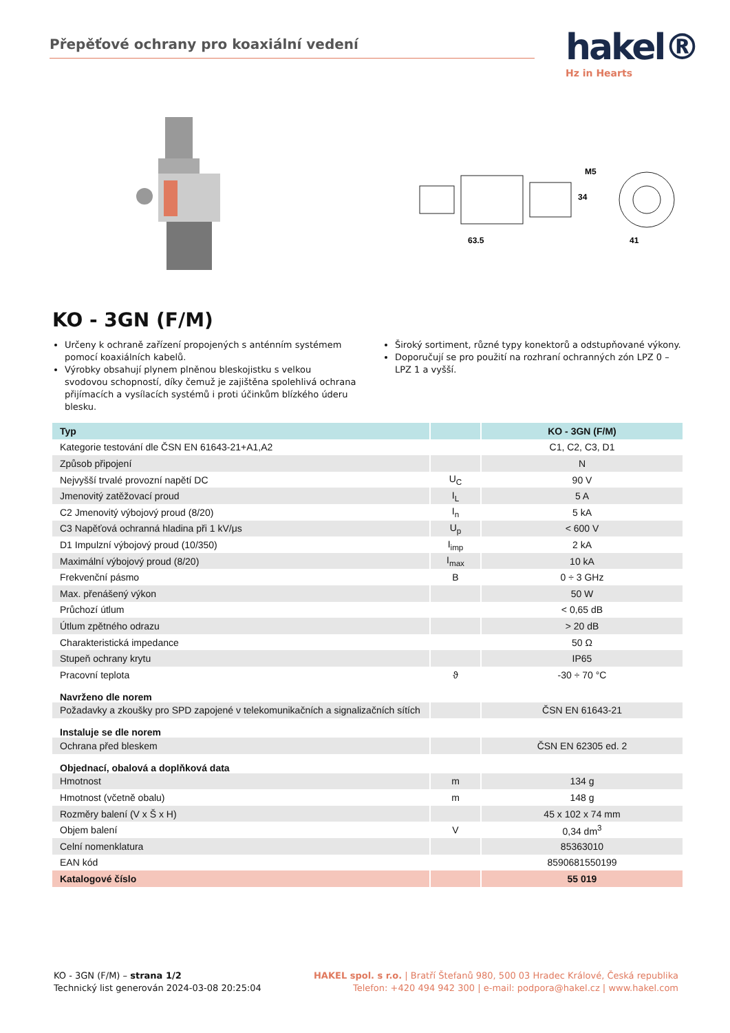Přepěťové ochrany pro koaxiální vedení
hakel®
Hz in Hearts
63.5
34
M5
41
KO - 3GN (F/M)
Určeny k ochraně zařízení propojených s anténním systémem pomocí koaxiálních kabelů.
Výrobky obsahují plynem plněnou bleskojistku s velkou svodovou schopností, díky čemuž je zajištěna spolehlivá ochrana přijímacích a vysílacích systémů i proti účinkům blízkého úderu blesku.
Široký sortiment, různé typy konektorů a odstupňované výkony.
Doporučují se pro použití na rozhraní ochranných zón LPZ 0 – LPZ 1 a vyšší.
| Typ | | KO - 3GN (F/M) |
| --- | --- | --- |
| Kategorie testování dle ČSN EN 61643-21+A1,A2 | | C1, C2, C3, D1 |
| Způsob připojení | | N |
| Nejvyšší trvalé provozní napětí DC | U<sub>C</sub> | 90 V |
| Jmenovitý zatěžovací proud | I<sub>L</sub> | 5 A |
| C2 Jmenovitý výbojový proud (8/20) | I<sub>n</sub> | 5 kA |
| C3 Napěťová ochranná hladina při 1 kV/μs | U<sub>p</sub> | < 600 V |
| D1 Impulzní výbojový proud (10/350) | I<sub>imp</sub> | 2 kA |
| Maximální výbojový proud (8/20) | I<sub>max</sub> | 10 kA |
| Frekvenční pásmo | B | 0 ÷ 3 GHz |
| Max. přenášený výkon | | 50 W |
| Průchozí útlum | | < 0,65 dB |
| Útlum zpětného odrazu | | > 20 dB |
| Charakteristická impedance | | 50 Ω |
| Stupeň ochrany krytu | | IP65 |
| Pracovní teplota | ϑ | -30 ÷ 70 °C |
| Navrženo dle norem | | |
| Požadavky a zkoušky pro SPD zapojené v telekomunikačních a signalizačních sítích | | ČSN EN 61643-21 |
| Instaluje se dle norem | | |
| Ochrana před bleskem | | ČSN EN 62305 ed. 2 |
| Objednací, obalová a doplňková data | | |
| Hmotnost | m | 134 g |
| Hmotnost (včetně obalu) | m | 148 g |
| Rozměry balení (V x Š x H) | | 45 x 102 x 74 mm |
| Objem balení | V | 0,34 dm<sup>3</sup> |
| Celní nomenklatura | | 85363010 |
| EAN kód | | 8590681550199 |
| Katalogové číslo | | 55 019 |
KO - 3GN (F/M) – strana 1/2
Technický list generován 2024-03-08 20:25:04
HAKEL spol. s r.o. | Bratří Štefanů 980, 500 03 Hradec Králové, Česká republika
Telefon: +420 494 942 300 | e-mail: podpora@hakel.cz | www.hakel.com